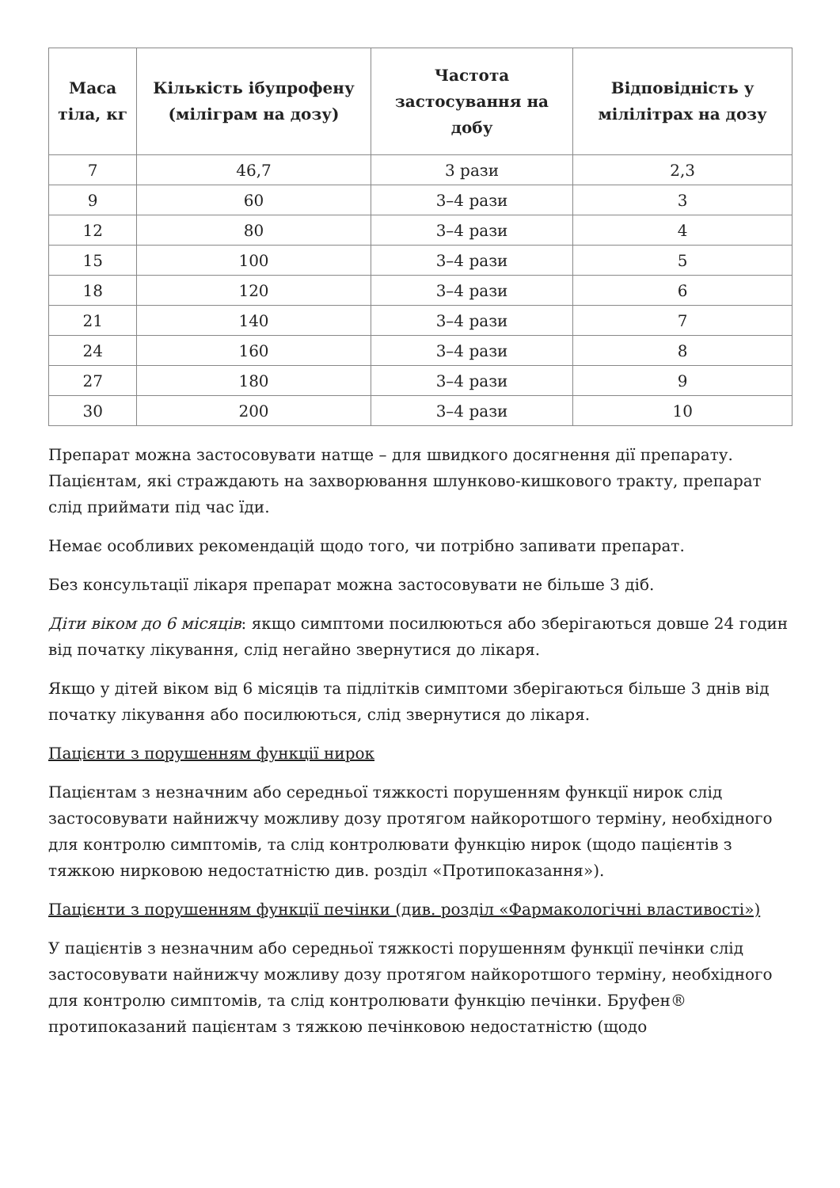| Маса тіла, кг | Кількість ібупрофену (міліграм на дозу) | Частота застосування на добу | Відповідність у мілілітрах на дозу |
| --- | --- | --- | --- |
| 7 | 46,7 | 3 рази | 2,3 |
| 9 | 60 | 3–4 рази | 3 |
| 12 | 80 | 3–4 рази | 4 |
| 15 | 100 | 3–4 рази | 5 |
| 18 | 120 | 3–4 рази | 6 |
| 21 | 140 | 3–4 рази | 7 |
| 24 | 160 | 3–4 рази | 8 |
| 27 | 180 | 3–4 рази | 9 |
| 30 | 200 | 3–4 рази | 10 |
Препарат можна застосовувати натще – для швидкого досягнення дії препарату. Пацієнтам, які страждають на захворювання шлунково-кишкового тракту, препарат слід приймати під час їди.
Немає особливих рекомендацій щодо того, чи потрібно запивати препарат.
Без консультації лікаря препарат можна застосовувати не більше 3 діб.
Діти віком до 6 місяців: якщо симптоми посилюються або зберігаються довше 24 годин від початку лікування, слід негайно звернутися до лікаря.
Якщо у дітей віком від 6 місяців та підлітків симптоми зберігаються більше 3 днів від початку лікування або посилюються, слід звернутися до лікаря.
Пацієнти з порушенням функції нирок
Пацієнтам з незначним або середньої тяжкості порушенням функції нирок слід застосовувати найнижчу можливу дозу протягом найкоротшого терміну, необхідного для контролю симптомів, та слід контролювати функцію нирок (щодо пацієнтів з тяжкою нирковою недостатністю див. розділ «Протипоказання»).
Пацієнти з порушенням функції печінки (див. розділ «Фармакологічні властивості»)
У пацієнтів з незначним або середньої тяжкості порушенням функції печінки слід застосовувати найнижчу можливу дозу протягом найкоротшого терміну, необхідного для контролю симптомів, та слід контролювати функцію печінки. Бруфен® протипоказаний пацієнтам з тяжкою печінковою недостатністю (щодо